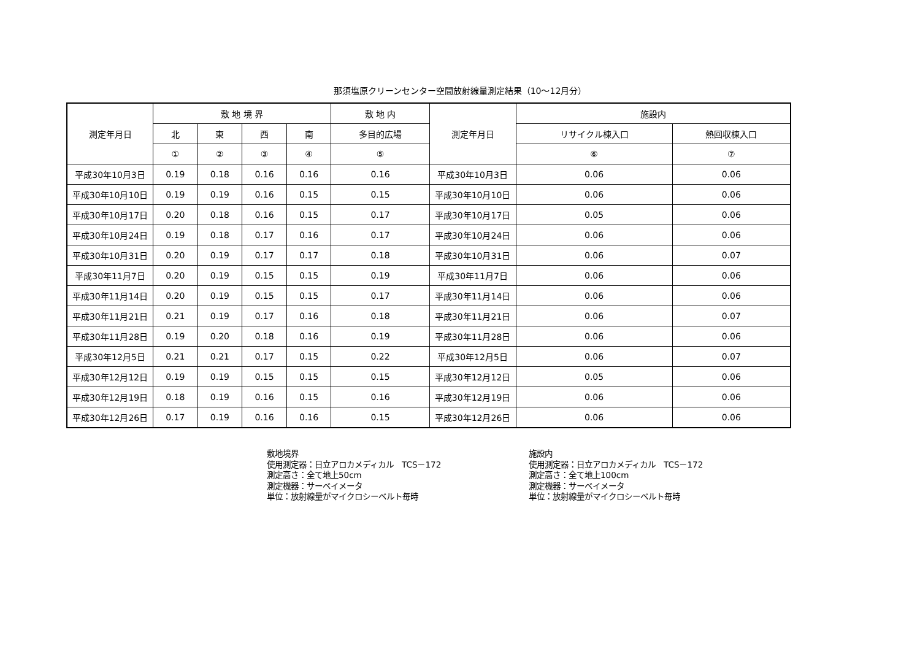那須塩原クリーンセンター空間放射線量測定結果（10～12月分）
| 測定年月日 | 敷 地 境 界 | | | | 敷 地 内 | 測定年月日 | 施設内 | |
| --- | --- | --- | --- | --- | --- | --- | --- | --- |
| | 北 | 東 | 西 | 南 | 多目的広場 | | リサイクル棟入口 | 熱回収棟入口 |
| | ① | ② | ③ | ④ | ⑤ | | ⑥ | ⑦ |
| 平成30年10月3日 | 0.19 | 0.18 | 0.16 | 0.16 | 0.16 | 平成30年10月3日 | 0.06 | 0.06 |
| 平成30年10月10日 | 0.19 | 0.19 | 0.16 | 0.15 | 0.15 | 平成30年10月10日 | 0.06 | 0.06 |
| 平成30年10月17日 | 0.20 | 0.18 | 0.16 | 0.15 | 0.17 | 平成30年10月17日 | 0.05 | 0.06 |
| 平成30年10月24日 | 0.19 | 0.18 | 0.17 | 0.16 | 0.17 | 平成30年10月24日 | 0.06 | 0.06 |
| 平成30年10月31日 | 0.20 | 0.19 | 0.17 | 0.17 | 0.18 | 平成30年10月31日 | 0.06 | 0.07 |
| 平成30年11月7日 | 0.20 | 0.19 | 0.15 | 0.15 | 0.19 | 平成30年11月7日 | 0.06 | 0.06 |
| 平成30年11月14日 | 0.20 | 0.19 | 0.15 | 0.15 | 0.17 | 平成30年11月14日 | 0.06 | 0.06 |
| 平成30年11月21日 | 0.21 | 0.19 | 0.17 | 0.16 | 0.18 | 平成30年11月21日 | 0.06 | 0.07 |
| 平成30年11月28日 | 0.19 | 0.20 | 0.18 | 0.16 | 0.19 | 平成30年11月28日 | 0.06 | 0.06 |
| 平成30年12月5日 | 0.21 | 0.21 | 0.17 | 0.15 | 0.22 | 平成30年12月5日 | 0.06 | 0.07 |
| 平成30年12月12日 | 0.19 | 0.19 | 0.15 | 0.15 | 0.15 | 平成30年12月12日 | 0.05 | 0.06 |
| 平成30年12月19日 | 0.18 | 0.19 | 0.16 | 0.15 | 0.16 | 平成30年12月19日 | 0.06 | 0.06 |
| 平成30年12月26日 | 0.17 | 0.19 | 0.16 | 0.16 | 0.15 | 平成30年12月26日 | 0.06 | 0.06 |
敷地境界
使用測定器：日立アロカメディカル　TCS－172
測定高さ：全て地上50cm
測定機器：サーベイメータ
単位：放射線量がマイクロシーベルト毎時
施設内
使用測定器：日立アロカメディカル　TCS－172
測定高さ：全て地上100cm
測定機器：サーベイメータ
単位：放射線量がマイクロシーベルト毎時